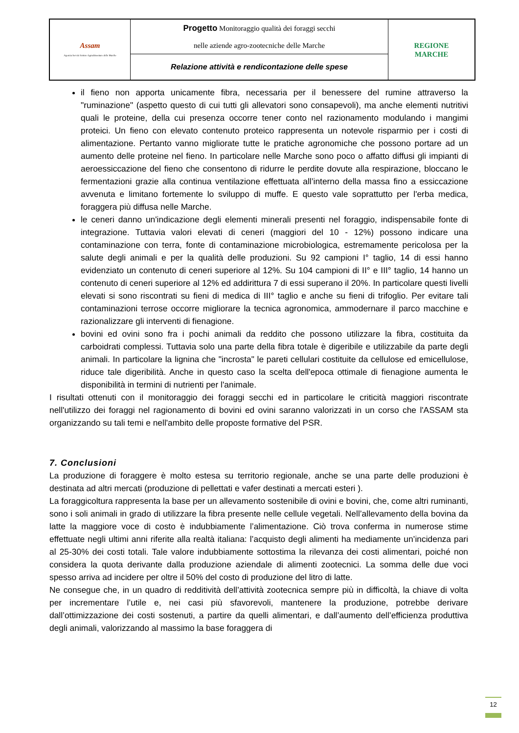| Assam Agenzia Servizi Settore Agroalimentare delle Marche | Progetto Monitoraggio qualità dei foraggi secchi nelle aziende agro-zootecniche delle Marche | REGIONE MARCHE |
| | Relazione attività e rendicontazione delle spese | |
il fieno non apporta unicamente fibra, necessaria per il benessere del rumine attraverso la "ruminazione" (aspetto questo di cui tutti gli allevatori sono consapevoli), ma anche elementi nutritivi quali le proteine, della cui presenza occorre tener conto nel razionamento modulando i mangimi proteici. Un fieno con elevato contenuto proteico rappresenta un notevole risparmio per i costi di alimentazione. Pertanto vanno migliorate tutte le pratiche agronomiche che possono portare ad un aumento delle proteine nel fieno. In particolare nelle Marche sono poco o affatto diffusi gli impianti di aeroessiccazione del fieno che consentono di ridurre le perdite dovute alla respirazione, bloccano le fermentazioni grazie alla continua ventilazione effettuata all’interno della massa fino a essiccazione avvenuta e limitano fortemente lo sviluppo di muffe. E questo vale soprattutto per l'erba medica, foraggera più diffusa nelle Marche.
le ceneri danno un'indicazione degli elementi minerali presenti nel foraggio, indispensabile fonte di integrazione. Tuttavia valori elevati di ceneri (maggiori del 10 - 12%) possono indicare una contaminazione con terra, fonte di contaminazione microbiologica, estremamente pericolosa per la salute degli animali e per la qualità delle produzioni. Su 92 campioni I° taglio, 14 di essi hanno evidenziato un contenuto di ceneri superiore al 12%. Su 104 campioni di II° e III° taglio, 14 hanno un contenuto di ceneri superiore al 12% ed addirittura 7 di essi superano il 20%. In particolare questi livelli elevati si sono riscontrati su fieni di medica di III° taglio e anche su fieni di trifoglio. Per evitare tali contaminazioni terrose occorre migliorare la tecnica agronomica, ammodernare il parco macchine e razionalizzare gli interventi di fienagione.
bovini ed ovini sono fra i pochi animali da reddito che possono utilizzare la fibra, costituita da carboidrati complessi. Tuttavia solo una parte della fibra totale è digeribile e utilizzabile da parte degli animali. In particolare la lignina che "incrosta" le pareti cellulari costituite da cellulose ed emicellulose, riduce tale digeribilità. Anche in questo caso la scelta dell'epoca ottimale di fienagione aumenta le disponibilità in termini di nutrienti per l'animale.
I risultati ottenuti con il monitoraggio dei foraggi secchi ed in particolare le criticità maggiori riscontrate nell'utilizzo dei foraggi nel ragionamento di bovini ed ovini saranno valorizzati in un corso che l'ASSAM sta organizzando su tali temi e nell'ambito delle proposte formative del PSR.
7. Conclusioni
La produzione di foraggere è molto estesa su territorio regionale, anche se una parte delle produzioni è destinata ad altri mercati (produzione di pellettati e vafer destinati a mercati esteri ).
La foraggicoltura rappresenta la base per un allevamento sostenibile di ovini e bovini, che, come altri ruminanti, sono i soli animali in grado di utilizzare la fibra presente nelle cellule vegetali. Nell’allevamento della bovina da latte la maggiore voce di costo è indubbiamente l’alimentazione. Ciò trova conferma in numerose stime effettuate negli ultimi anni riferite alla realtà italiana: l’acquisto degli alimenti ha mediamente un’incidenza pari al 25-30% dei costi totali. Tale valore indubbiamente sottostima la rilevanza dei costi alimentari, poiché non considera la quota derivante dalla produzione aziendale di alimenti zootecnici. La somma delle due voci spesso arriva ad incidere per oltre il 50% del costo di produzione del litro di latte.
Ne consegue che, in un quadro di redditività dell’attività zootecnica sempre più in difficoltà, la chiave di volta per incrementare l’utile e, nei casi più sfavorevoli, mantenere la produzione, potrebbe derivare dall’ottimizzazione dei costi sostenuti, a partire da quelli alimentari, e dall’aumento dell’efficienza produttiva degli animali, valorizzando al massimo la base foraggera di
12